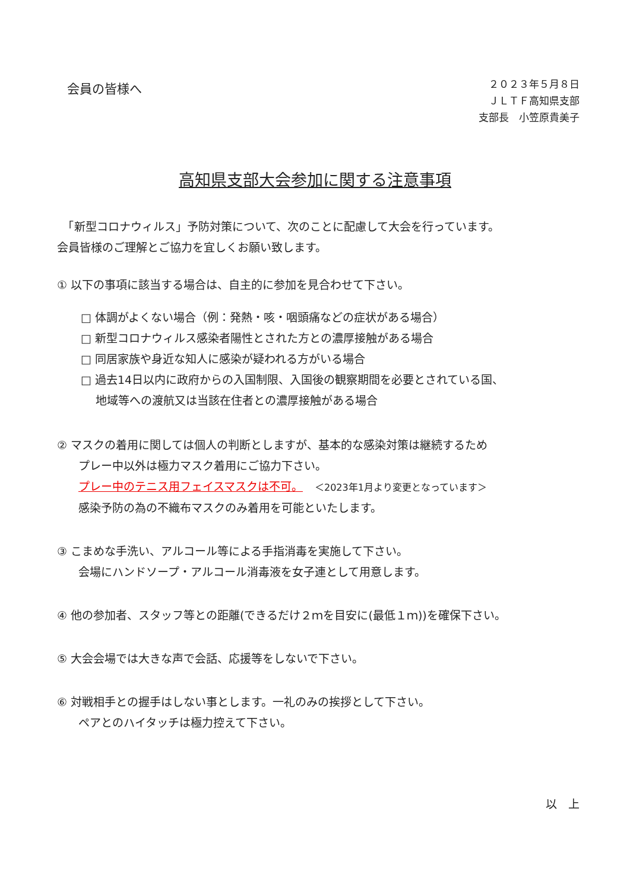会員の皆様へ
２０２３年５月８日
ＪＬＴＦ高知県支部
支部長　小笠原貴美子
高知県支部大会参加に関する注意事項
　「新型コロナウィルス」予防対策について、次のことに配慮して大会を行っています。
会員皆様のご理解とご協力を宜しくお願い致します。
① 以下の事項に該当する場合は、自主的に参加を見合わせて下さい。
□ 体調がよくない場合（例：発熱・咳・咽頭痛などの症状がある場合）
□ 新型コロナウィルス感染者陽性とされた方との濃厚接触がある場合
□ 同居家族や身近な知人に感染が疑われる方がいる場合
□ 過去14日以内に政府からの入国制限、入国後の観察期間を必要とされている国、
　 地域等への渡航又は当該在住者との濃厚接触がある場合
② マスクの着用に関しては個人の判断としますが、基本的な感染対策は継続するため
プレー中以外は極力マスク着用にご協力下さい。
プレー中のテニス用フェイスマスクは不可。 ＜2023年1月より変更となっています＞
感染予防の為の不織布マスクのみ着用を可能といたします。
③ こまめな手洗い、アルコール等による手指消毒を実施して下さい。
会場にハンドソープ・アルコール消毒液を女子連として用意します。
④ 他の参加者、スタッフ等との距離(できるだけ２ｍを目安に(最低１ｍ))を確保下さい。
⑤ 大会会場では大きな声で会話、応援等をしないで下さい。
⑥ 対戦相手との握手はしない事とします。一礼のみの挨拶として下さい。
ペアとのハイタッチは極力控えて下さい。
以　上